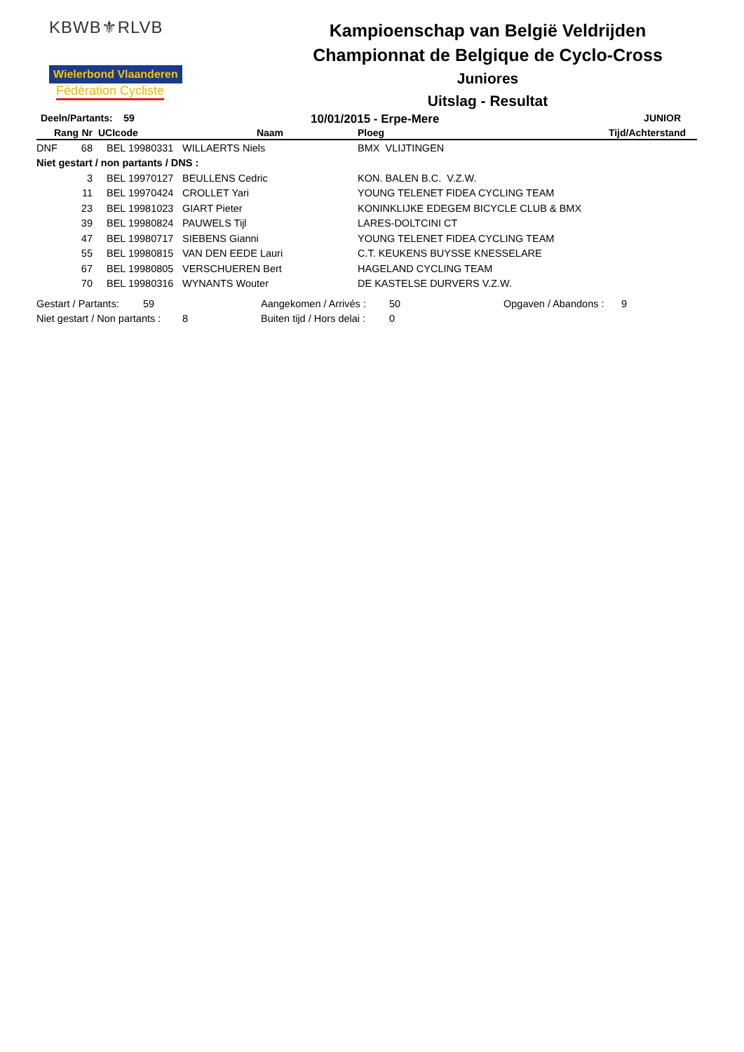KBWB⚜RLVB
Wielerbond Vlaanderen Fédération Cycliste
Kampioenschap van België Veldrijden
Championnat de Belgique de Cyclo-Cross
Juniores
Uitslag - Resultat
Deeln/Partants: 59
10/01/2015 - Erpe-Mere
JUNIOR
| Rang | Nr | UCIcode | Naam | Ploeg | Tijd/Achterstand |
| --- | --- | --- | --- | --- | --- |
| DNF | 68 | BEL 19980331 | WILLAERTS Niels | BMX VLIJTINGEN | |
| Niet gestart / non partants / DNS : | | | | | |
| | 3 | BEL 19970127 | BEULLENS Cedric | KON. BALEN B.C. V.Z.W. | |
| | 11 | BEL 19970424 | CROLLET Yari | YOUNG TELENET FIDEA CYCLING TEAM | |
| | 23 | BEL 19981023 | GIART Pieter | KONINKLIJKE EDEGEM BICYCLE CLUB & BMX | |
| | 39 | BEL 19980824 | PAUWELS Tijl | LARES-DOLTCINI CT | |
| | 47 | BEL 19980717 | SIEBENS Gianni | YOUNG TELENET FIDEA CYCLING TEAM | |
| | 55 | BEL 19980815 | VAN DEN EEDE Lauri | C.T. KEUKENS BUYSSE KNESSELARE | |
| | 67 | BEL 19980805 | VERSCHUEREN Bert | HAGELAND CYCLING TEAM | |
| | 70 | BEL 19980316 | WYNANTS Wouter | DE KASTELSE DURVERS V.Z.W. | |
Gestart / Partants: 59 Aangekomen / Arrivés : 50 Opgaven / Abandons : 9
Niet gestart / Non partants : 8 Buiten tijd / Hors delai : 0